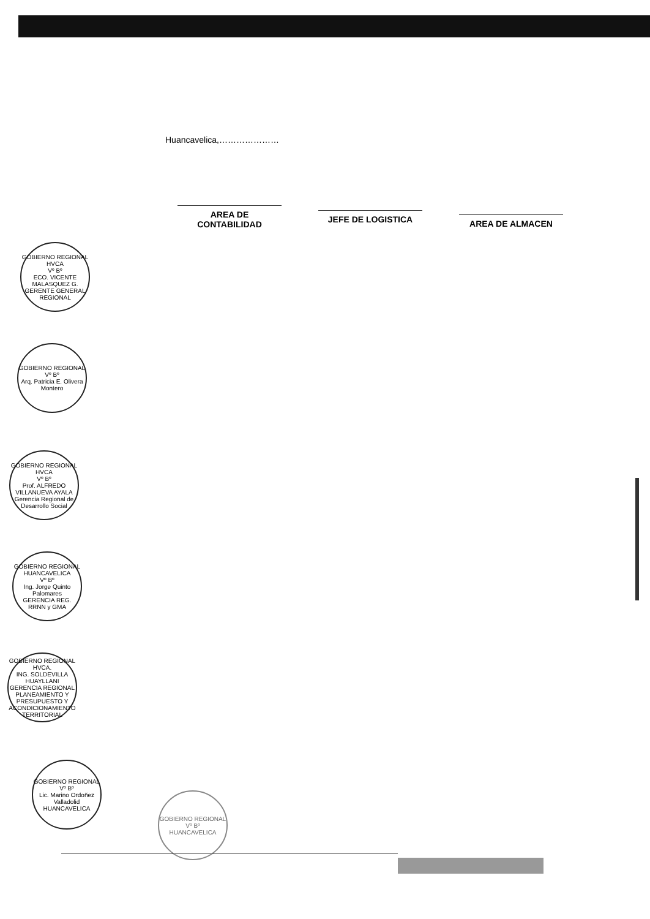Huancavelica,…………………
AREA DE CONTABILIDAD
JEFE DE LOGISTICA
AREA DE ALMACEN
GOBIERNO REGIONAL HVCA
Vº Bº
ECO. VICENTE MALASQUEZ G.
GERENTE GENERAL REGIONAL
GOBIERNO REGIONAL
Vº Bº
Arq. Patricia E. Olivera Montero
GOBIERNO REGIONAL HVCA
Vº Bº
Prof. ALFREDO VILLANUEVA AYALA
Gerencia Regional de Desarrollo Social
GOBIERNO REGIONAL HUANCAVELICA
Vº Bº
Ing. Jorge Quinto Palomares
GERENCIA REG. RRNN y GMA
GOBIERNO REGIONAL HVCA.
ING. SOLDEVILLA HUAYLLANI
GERENCIA REGIONAL PLANEAMIENTO Y PRESUPUESTO Y ACONDICIONAMIENTO TERRITORIAL
GOBIERNO REGIONAL
Vº Bº
Lic. Marino Ordoñez Valladolid
HUANCAVELICA
GOBIERNO REGIONAL
Vº Bº
HUANCAVELICA